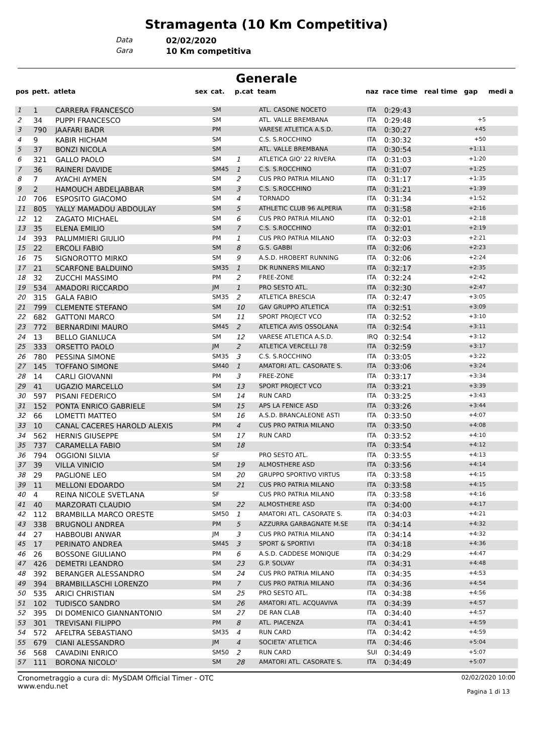Stramagenta (10 Km Competitiva)
Data 02/02/2020
Gara 10 Km competitiva
Generale
| pos | pett. | atleta | sex | cat. | p.cat | team | naz | race time | real time | gap | medi a |
| --- | --- | --- | --- | --- | --- | --- | --- | --- | --- | --- | --- |
| 1 | 1 | CARRERA FRANCESCO | | SM | | ATL. CASONE NOCETO | ITA | 0:29:43 | | | |
| 2 | 34 | PUPPI FRANCESCO | | SM | | ATL. VALLE BREMBANA | ITA | 0:29:48 | | +5 | |
| 3 | 790 | JAAFARI BADR | | PM | | VARESE ATLETICA A.S.D. | ITA | 0:30:27 | | +45 | |
| 4 | 9 | KABIR HICHAM | | SM | | C.S. S.ROCCHINO | ITA | 0:30:32 | | +50 | |
| 5 | 37 | BONZI NICOLA | | SM | | ATL. VALLE BREMBANA | ITA | 0:30:54 | | +1:11 | |
| 6 | 321 | GALLO PAOLO | | SM | 1 | ATLETICA GIO' 22 RIVERA | ITA | 0:31:03 | | +1:20 | |
| 7 | 36 | RAINERI DAVIDE | | SM45 | 1 | C.S. S.ROCCHINO | ITA | 0:31:07 | | +1:25 | |
| 8 | 7 | AYACHI AYMEN | | SM | 2 | CUS PRO PATRIA MILANO | ITA | 0:31:17 | | +1:35 | |
| 9 | 2 | HAMOUCH ABDELJABBAR | | SM | 3 | C.S. S.ROCCHINO | ITA | 0:31:21 | | +1:39 | |
| 10 | 706 | ESPOSITO GIACOMO | | SM | 4 | TORNADO | ITA | 0:31:34 | | +1:52 | |
| 11 | 805 | YALLY MAMADOU ABDOULAY | | SM | 5 | ATHLETIC CLUB 96 ALPERIA | ITA | 0:31:58 | | +2:16 | |
| 12 | 12 | ZAGATO MICHAEL | | SM | 6 | CUS PRO PATRIA MILANO | ITA | 0:32:01 | | +2:18 | |
| 13 | 35 | ELENA EMILIO | | SM | 7 | C.S. S.ROCCHINO | ITA | 0:32:01 | | +2:19 | |
| 14 | 393 | PALUMMIERI GIULIO | | PM | 1 | CUS PRO PATRIA MILANO | ITA | 0:32:03 | | +2:21 | |
| 15 | 22 | ERCOLI FABIO | | SM | 8 | G.S. GABBI | ITA | 0:32:06 | | +2:23 | |
| 16 | 75 | SIGNOROTTO MIRKO | | SM | 9 | A.S.D. HROBERT RUNNING | ITA | 0:32:06 | | +2:24 | |
| 17 | 21 | SCARFONE BALDUINO | | SM35 | 1 | DK RUNNERS MILANO | ITA | 0:32:17 | | +2:35 | |
| 18 | 32 | ZUCCHI MASSIMO | | PM | 2 | FREE-ZONE | ITA | 0:32:24 | | +2:42 | |
| 19 | 534 | AMADORI RICCARDO | | JM | 1 | PRO SESTO ATL. | ITA | 0:32:30 | | +2:47 | |
| 20 | 315 | GALA FABIO | | SM35 | 2 | ATLETICA BRESCIA | ITA | 0:32:47 | | +3:05 | |
| 21 | 799 | CLEMENTE STEFANO | | SM | 10 | GAV GRUPPO ATLETICA | ITA | 0:32:51 | | +3:09 | |
| 22 | 682 | GATTONI MARCO | | SM | 11 | SPORT PROJECT VCO | ITA | 0:32:52 | | +3:10 | |
| 23 | 772 | BERNARDINI MAURO | | SM45 | 2 | ATLETICA AVIS OSSOLANA | ITA | 0:32:54 | | +3:11 | |
| 24 | 13 | BELLO GIANLUCA | | SM | 12 | VARESE ATLETICA A.S.D. | IRQ | 0:32:54 | | +3:12 | |
| 25 | 333 | ORSETTO PAOLO | | JM | 2 | ATLETICA VERCELLI 78 | ITA | 0:32:59 | | +3:17 | |
| 26 | 780 | PESSINA SIMONE | | SM35 | 3 | C.S. S.ROCCHINO | ITA | 0:33:05 | | +3:22 | |
| 27 | 145 | TOFFANO SIMONE | | SM40 | 1 | AMATORI ATL. CASORATE S. | ITA | 0:33:06 | | +3:24 | |
| 28 | 14 | CARLI GIOVANNI | | PM | 3 | FREE-ZONE | ITA | 0:33:17 | | +3:34 | |
| 29 | 41 | UGAZIO MARCELLO | | SM | 13 | SPORT PROJECT VCO | ITA | 0:33:21 | | +3:39 | |
| 30 | 597 | PISANI FEDERICO | | SM | 14 | RUN CARD | ITA | 0:33:25 | | +3:43 | |
| 31 | 152 | PONTA ENRICO GABRIELE | | SM | 15 | APS LA FENICE ASD | ITA | 0:33:26 | | +3:44 | |
| 32 | 66 | LOMETTI MATTEO | | SM | 16 | A.S.D. BRANCALEONE ASTI | ITA | 0:33:50 | | +4:07 | |
| 33 | 10 | CANAL CACERES HAROLD ALEXIS | | PM | 4 | CUS PRO PATRIA MILANO | ITA | 0:33:50 | | +4:08 | |
| 34 | 562 | HERNIS GIUSEPPE | | SM | 17 | RUN CARD | ITA | 0:33:52 | | +4:10 | |
| 35 | 737 | CARAMELLA FABIO | | SM | 18 | | ITA | 0:33:54 | | +4:12 | |
| 36 | 794 | OGGIONI SILVIA | | SF | | PRO SESTO ATL. | ITA | 0:33:55 | | +4:13 | |
| 37 | 39 | VILLA VINICIO | | SM | 19 | ALMOSTHERE ASD | ITA | 0:33:56 | | +4:14 | |
| 38 | 29 | PAGLIONE LEO | | SM | 20 | GRUPPO SPORTIVO VIRTUS | ITA | 0:33:58 | | +4:15 | |
| 39 | 11 | MELLONI EDOARDO | | SM | 21 | CUS PRO PATRIA MILANO | ITA | 0:33:58 | | +4:15 | |
| 40 | 4 | REINA NICOLE SVETLANA | | SF | | CUS PRO PATRIA MILANO | ITA | 0:33:58 | | +4:16 | |
| 41 | 40 | MARZORATI CLAUDIO | | SM | 22 | ALMOSTHERE ASD | ITA | 0:34:00 | | +4:17 | |
| 42 | 112 | BRAMBILLA MARCO ORESTE | | SM50 | 1 | AMATORI ATL. CASORATE S. | ITA | 0:34:03 | | +4:21 | |
| 43 | 338 | BRUGNOLI ANDREA | | PM | 5 | AZZURRA GARBAGNATE M.SE | ITA | 0:34:14 | | +4:32 | |
| 44 | 27 | HABBOUBI ANWAR | | JM | 3 | CUS PRO PATRIA MILANO | ITA | 0:34:14 | | +4:32 | |
| 45 | 17 | PERINATO ANDREA | | SM45 | 3 | SPORT & SPORTIVI | ITA | 0:34:18 | | +4:36 | |
| 46 | 26 | BOSSONE GIULIANO | | PM | 6 | A.S.D. CADDESE MONIQUE | ITA | 0:34:29 | | +4:47 | |
| 47 | 426 | DEMETRI LEANDRO | | SM | 23 | G.P. SOLVAY | ITA | 0:34:31 | | +4:48 | |
| 48 | 392 | BERANGER ALESSANDRO | | SM | 24 | CUS PRO PATRIA MILANO | ITA | 0:34:35 | | +4:53 | |
| 49 | 394 | BRAMBILLASCHI LORENZO | | PM | 7 | CUS PRO PATRIA MILANO | ITA | 0:34:36 | | +4:54 | |
| 50 | 535 | ARICI CHRISTIAN | | SM | 25 | PRO SESTO ATL. | ITA | 0:34:38 | | +4:56 | |
| 51 | 102 | TUDISCO SANDRO | | SM | 26 | AMATORI ATL. ACQUAVIVA | ITA | 0:34:39 | | +4:57 | |
| 52 | 395 | DI DOMENICO GIANNANTONIO | | SM | 27 | DE RAN CLAB | ITA | 0:34:40 | | +4:57 | |
| 53 | 301 | TREVISANI FILIPPO | | PM | 8 | ATL. PIACENZA | ITA | 0:34:41 | | +4:59 | |
| 54 | 572 | AFELTRA SEBASTIANO | | SM35 | 4 | RUN CARD | ITA | 0:34:42 | | +4:59 | |
| 55 | 679 | CIANI ALESSANDRO | | JM | 4 | SOCIETA' ATLETICA | ITA | 0:34:46 | | +5:04 | |
| 56 | 568 | CAVADINI ENRICO | | SM50 | 2 | RUN CARD | SUI | 0:34:49 | | +5:07 | |
| 57 | 111 | BORONA NICOLO' | | SM | 28 | AMATORI ATL. CASORATE S. | ITA | 0:34:49 | | +5:07 | |
Cronometraggio a cura di: MySDAM Official Timer - OTC
www.endu.net
02/02/2020 10:00
Pagina 1 di 13